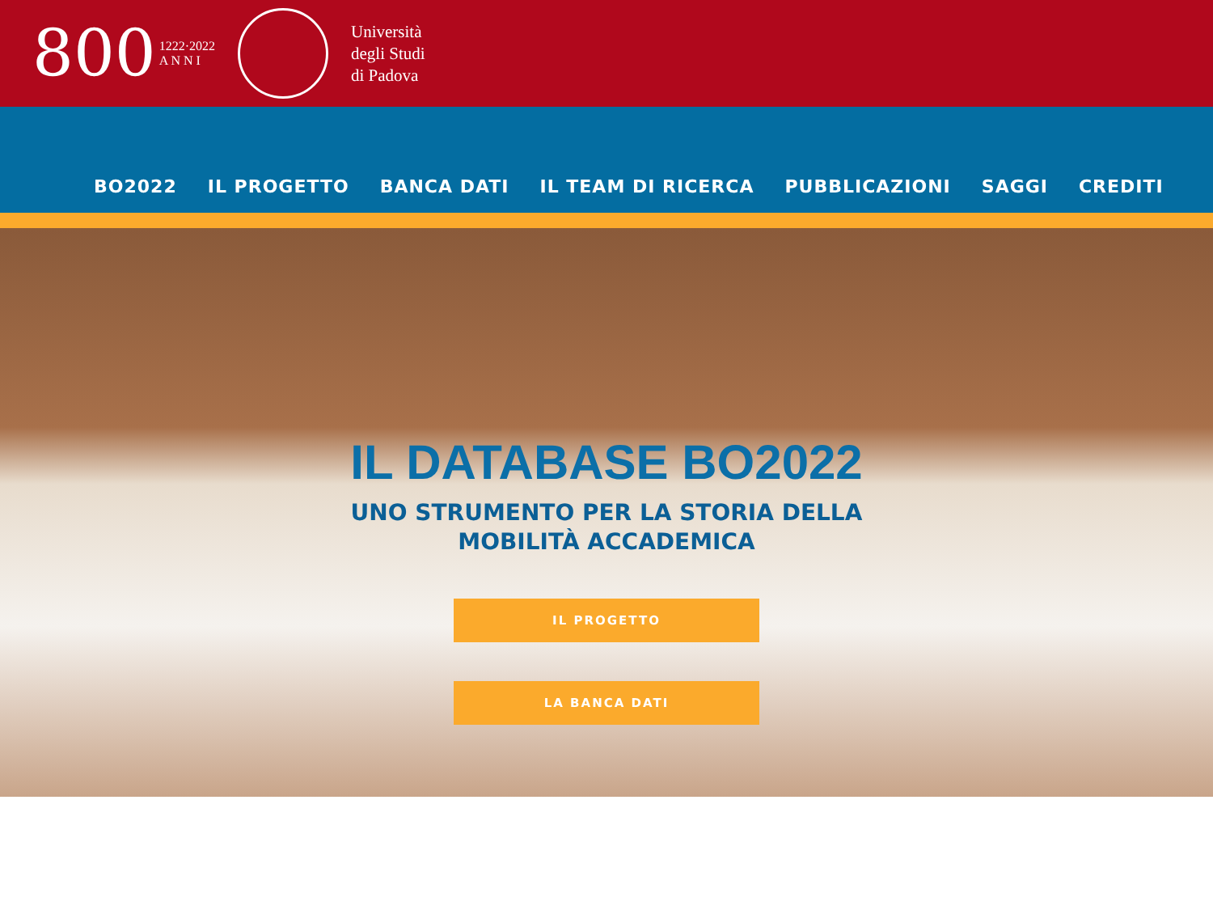800 1222·2022
A N N I
Università
degli Studi
di Padova
BO2022 IL PROGETTO BANCA DATI IL TEAM DI RICERCA PUBBLICAZIONI SAGGI CREDITI
IL DATABASE BO2022
UNO STRUMENTO PER LA STORIA DELLA
MOBILITÀ ACCADEMICA
IL PROGETTO
LA BANCA DATI